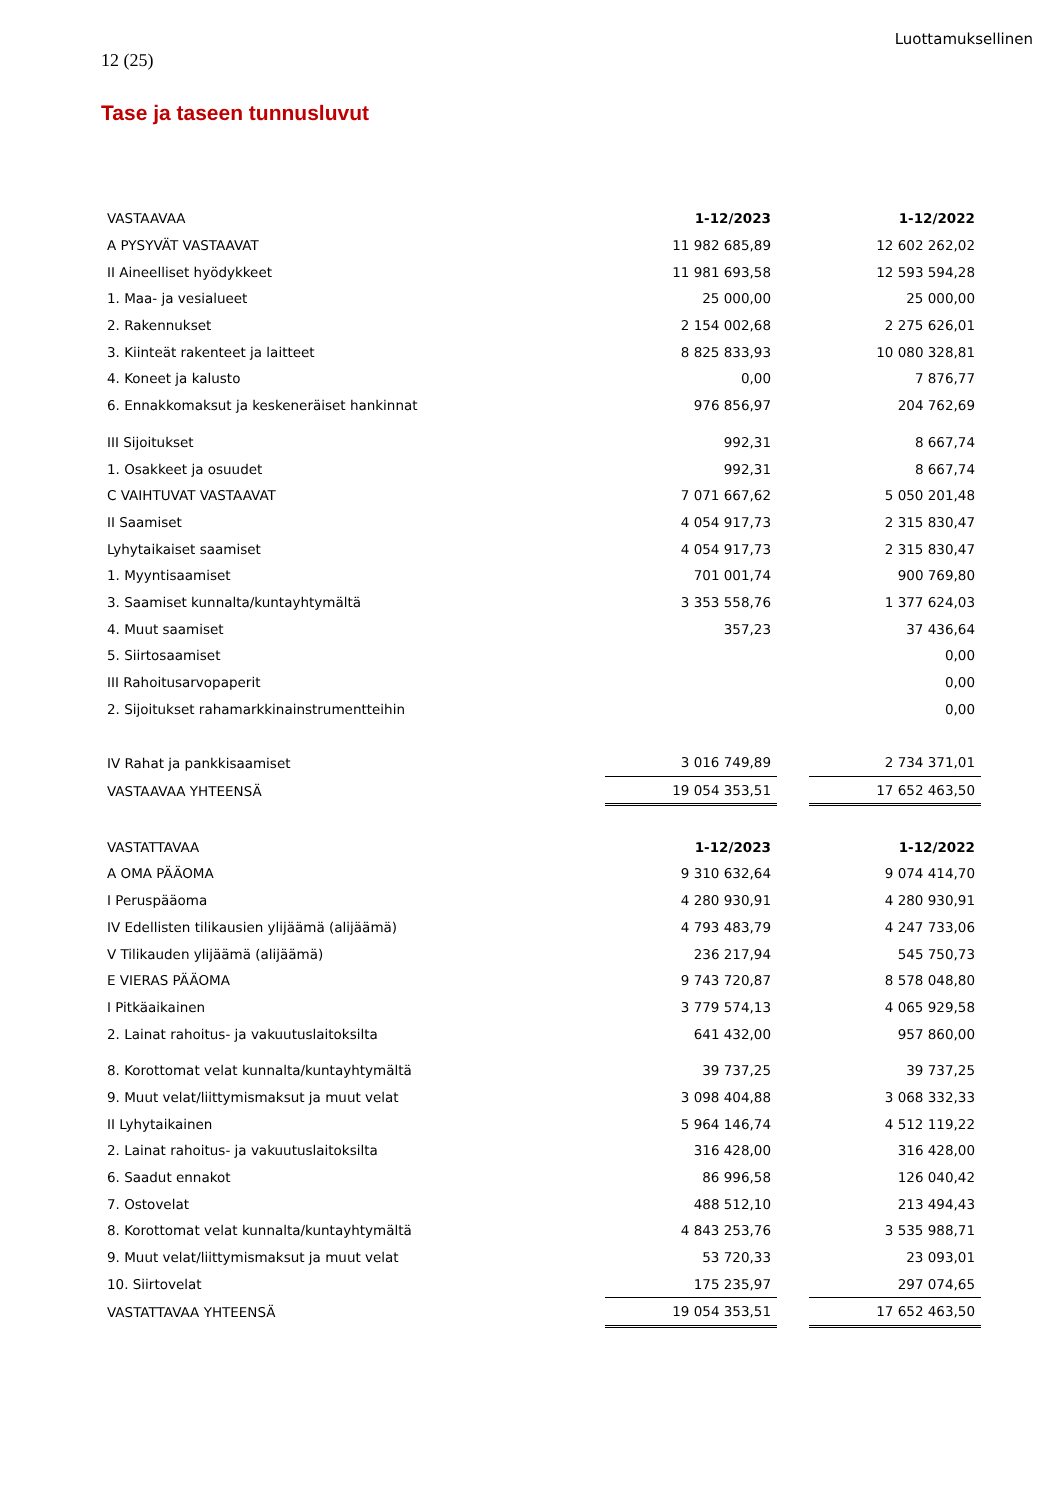Luottamuksellinen
12 (25)
Tase ja taseen tunnusluvut
| VASTAAVAA | 1-12/2023 | | 1-12/2022 |
| A PYSYVÄT VASTAAVAT | 11 982 685,89 | | 12 602 262,02 |
| II Aineelliset hyödykkeet | 11 981 693,58 | | 12 593 594,28 |
| 1. Maa- ja vesialueet | 25 000,00 | | 25 000,00 |
| 2. Rakennukset | 2 154 002,68 | | 2 275 626,01 |
| 3. Kiinteät rakenteet ja laitteet | 8 825 833,93 | | 10 080 328,81 |
| 4. Koneet ja kalusto | 0,00 | | 7 876,77 |
| 6. Ennakkomaksut ja keskeneräiset hankinnat | 976 856,97 | | 204 762,69 |
| III Sijoitukset | 992,31 | | 8 667,74 |
| 1. Osakkeet ja osuudet | 992,31 | | 8 667,74 |
| C VAIHTUVAT VASTAAVAT | 7 071 667,62 | | 5 050 201,48 |
| II Saamiset | 4 054 917,73 | | 2 315 830,47 |
| Lyhytaikaiset saamiset | 4 054 917,73 | | 2 315 830,47 |
| 1. Myyntisaamiset | 701 001,74 | | 900 769,80 |
| 3. Saamiset kunnalta/kuntayhtymältä | 3 353 558,76 | | 1 377 624,03 |
| 4. Muut saamiset | 357,23 | | 37 436,64 |
| 5. Siirtosaamiset | | | 0,00 |
| III Rahoitusarvopaperit | | | 0,00 |
| 2. Sijoitukset rahamarkkinainstrumentteihin | | | 0,00 |
| IV Rahat ja pankkisaamiset | 3 016 749,89 | | 2 734 371,01 |
| VASTAAVAA YHTEENSÄ | 19 054 353,51 | | 17 652 463,50 |
| VASTATTAVAA | 1-12/2023 | | 1-12/2022 |
| A OMA PÄÄOMA | 9 310 632,64 | | 9 074 414,70 |
| I Peruspääoma | 4 280 930,91 | | 4 280 930,91 |
| IV Edellisten tilikausien ylijäämä (alijäämä) | 4 793 483,79 | | 4 247 733,06 |
| V Tilikauden ylijäämä (alijäämä) | 236 217,94 | | 545 750,73 |
| E VIERAS PÄÄOMA | 9 743 720,87 | | 8 578 048,80 |
| I Pitkäaikainen | 3 779 574,13 | | 4 065 929,58 |
| 2. Lainat rahoitus- ja vakuutuslaitoksilta | 641 432,00 | | 957 860,00 |
| 8. Korottomat velat kunnalta/kuntayhtymältä | 39 737,25 | | 39 737,25 |
| 9. Muut velat/liittymismaksut ja muut velat | 3 098 404,88 | | 3 068 332,33 |
| II Lyhytaikainen | 5 964 146,74 | | 4 512 119,22 |
| 2. Lainat rahoitus- ja vakuutuslaitoksilta | 316 428,00 | | 316 428,00 |
| 6. Saadut ennakot | 86 996,58 | | 126 040,42 |
| 7. Ostovelat | 488 512,10 | | 213 494,43 |
| 8. Korottomat velat kunnalta/kuntayhtymältä | 4 843 253,76 | | 3 535 988,71 |
| 9. Muut velat/liittymismaksut ja muut velat | 53 720,33 | | 23 093,01 |
| 10. Siirtovelat | 175 235,97 | | 297 074,65 |
| VASTATTAVAA YHTEENSÄ | 19 054 353,51 | | 17 652 463,50 |